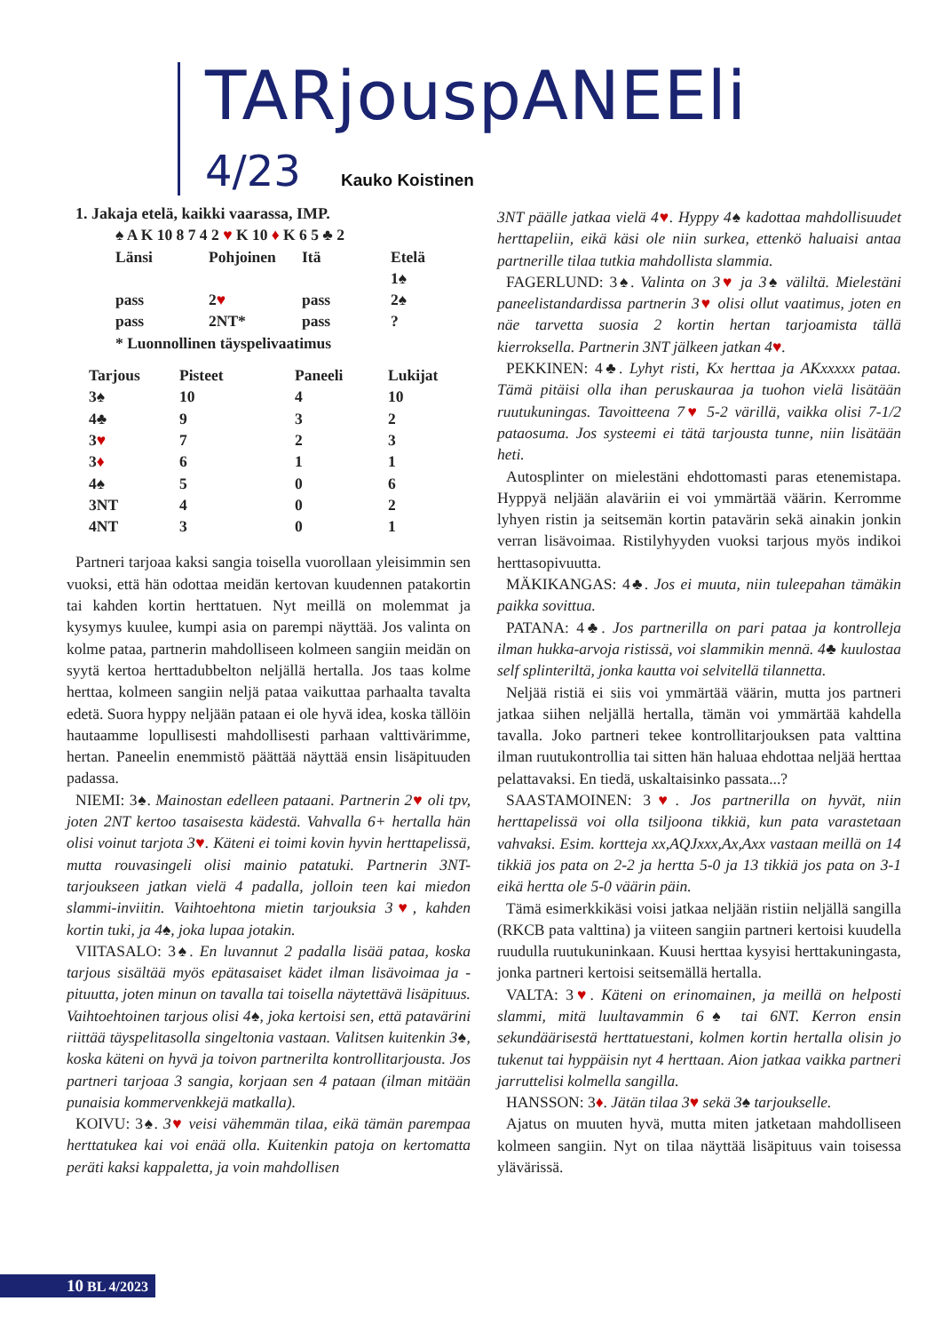TARjouspANEEli
4/23 Kauko Koistinen
1. Jakaja etelä, kaikki vaarassa, IMP.
♠ A K 10 8 7 4 2 ♥ K 10 ♦ K 6 5 ♣ 2
| Länsi | Pohjoinen | Itä | Etelä |
| --- | --- | --- | --- |
| | | | 1♠ |
| pass | 2 ♥ | pass | 2♠ |
| pass | 2NT* | pass | ? |
| * Luonnollinen täyspelivaatimus | | | |
| Tarjous | Pisteet | Paneeli | Lukijat |
| --- | --- | --- | --- |
| 3♠ | 10 | 4 | 10 |
| 4♣ | 9 | 3 | 2 |
| 3 ♥ | 7 | 2 | 3 |
| 3 ♦ | 6 | 1 | 1 |
| 4♠ | 5 | 0 | 6 |
| 3NT | 4 | 0 | 2 |
| 4NT | 3 | 0 | 1 |
Partneri tarjoaa kaksi sangia toisella vuorollaan yleisimmin sen vuoksi, että hän odottaa meidän kertovan kuudennen patakortin tai kahden kortin herttatuen. Nyt meillä on molemmat ja kysymys kuulee, kumpi asia on parempi näyttää. Jos valinta on kolme pataa, partnerin mahdolliseen kolmeen sangiin meidän on syytä kertoa herttadubbelton neljällä hertalla. Jos taas kolme herttaa, kolmeen sangiin neljä pataa vaikuttaa parhaalta tavalta edetä. Suora hyppy neljään pataan ei ole hyvä idea, koska tällöin hautaamme lopullisesti mahdollisesti parhaan valttivärimme, hertan. Paneelin enemmistö päättää näyttää ensin lisäpituuden padassa.
NIEMI: 3♠. Mainostan edelleen pataani. Partnerin 2♥ oli tpv, joten 2NT kertoo tasaisesta kädestä. Vahvalla 6+ hertalla hän olisi voinut tarjota 3♥. Käteni ei toimi kovin hyvin herttapelissä, mutta rouvasingeli olisi mainio patatuki. Partnerin 3NT-tarjoukseen jatkan vielä 4 padalla, jolloin teen kai miedon slammi-inviitin. Vaihtoehtona mietin tarjouksia 3♥, kahden kortin tuki, ja 4♠, joka lupaa jotakin.
VIITASALO: 3♠. En luvannut 2 padalla lisää pataa, koska tarjous sisältää myös epätasaiset kädet ilman lisävoimaa ja -pituutta, joten minun on tavalla tai toisella näytettävä lisäpituus. Vaihtoehtoinen tarjous olisi 4♠, joka kertoisi sen, että patavärini riittää täyspelitasolla singeltonia vastaan. Valitsen kuitenkin 3♠, koska käteni on hyvä ja toivon partnerilta kontrollitarjousta. Jos partneri tarjoaa 3 sangia, korjaan sen 4 pataan (ilman mitään punaisia kommervenkkejä matkalla).
KOIVU: 3♠. 3♥ veisi vähemmän tilaa, eikä tämän parempaa herttatukea kai voi enää olla. Kuitenkin patoja on kertomatta peräti kaksi kappaletta, ja voin mahdollisen
3NT päälle jatkaa vielä 4♥. Hyppy 4♠ kadottaa mahdollisuudet herttapeliin, eikä käsi ole niin surkea, ettenkö haluaisi antaa partnerille tilaa tutkia mahdollista slammia.
FAGERLUND: 3♠. Valinta on 3♥ ja 3♠ väliltä. Mielestäni paneelistandardissa partnerin 3♥ olisi ollut vaatimus, joten en näe tarvetta suosia 2 kortin hertan tarjoamista tällä kierroksella. Partnerin 3NT jälkeen jatkan 4♥.
PEKKINEN: 4♣. Lyhyt risti, Kx herttaa ja AKxxxxx pataa. Tämä pitäisi olla ihan peruskauraa ja tuohon vielä lisätään ruutukuningas. Tavoitteena 7♥ 5-2 värillä, vaikka olisi 7-1/2 pataosuma. Jos systeemi ei tätä tarjousta tunne, niin lisätään heti.
Autosplinter on mielestäni ehdottomasti paras etenemistapa. Hyppyä neljään alaväriin ei voi ymmärtää väärin. Kerromme lyhyen ristin ja seitsemän kortin patavärin sekä ainakin jonkin verran lisävoimaa. Ristilyhyyden vuoksi tarjous myös indikoi herttasopivuutta.
MÄKIKANGAS: 4♣. Jos ei muuta, niin tuleepahan tämäkin paikka sovittua.
PATANA: 4♣. Jos partnerilla on pari pataa ja kontrolleja ilman hukka-arvoja ristissä, voi slammikin mennä. 4♣ kuulostaa self splinteriltä, jonka kautta voi selvitellä tilannetta.
Neljää ristiä ei siis voi ymmärtää väärin, mutta jos partneri jatkaa siihen neljällä hertalla, tämän voi ymmärtää kahdella tavalla. Joko partneri tekee kontrollitarjouksen pata valttina ilman ruutukontrollia tai sitten hän haluaa ehdottaa neljää herttaa pelattavaksi. En tiedä, uskaltaisinko passata...?
SAASTAMOINEN: 3♥. Jos partnerilla on hyvät, niin herttapelissä voi olla tsiljoona tikkiä, kun pata varastetaan vahvaksi. Esim. kortteja xx,AQJxxx,Ax,Axx vastaan meillä on 14 tikkiä jos pata on 2-2 ja hertta 5-0 ja 13 tikkiä jos pata on 3-1 eikä hertta ole 5-0 väärin päin.
Tämä esimerkkikäsi voisi jatkaa neljään ristiin neljällä sangilla (RKCB pata valttina) ja viiteen sangiin partneri kertoisi kuudella ruudulla ruutukuninkaan. Kuusi herttaa kysyisi herttakuningasta, jonka partneri kertoisi seitsemällä hertalla.
VALTA: 3♥. Käteni on erinomainen, ja meillä on helposti slammi, mitä luultavammin 6♠ tai 6NT. Kerron ensin sekundäärisestä herttatuestani, kolmen kortin hertalla olisin jo tukenut tai hyppäisin nyt 4 herttaan. Aion jatkaa vaikka partneri jarruttelisi kolmella sangilla.
HANSSON: 3♦. Jätän tilaa 3♥ sekä 3♠ tarjoukselle.
Ajatus on muuten hyvä, mutta miten jatketaan mahdolliseen kolmeen sangiin. Nyt on tilaa näyttää lisäpituus vain toisessa ylävärissä.
10 BL 4/2023